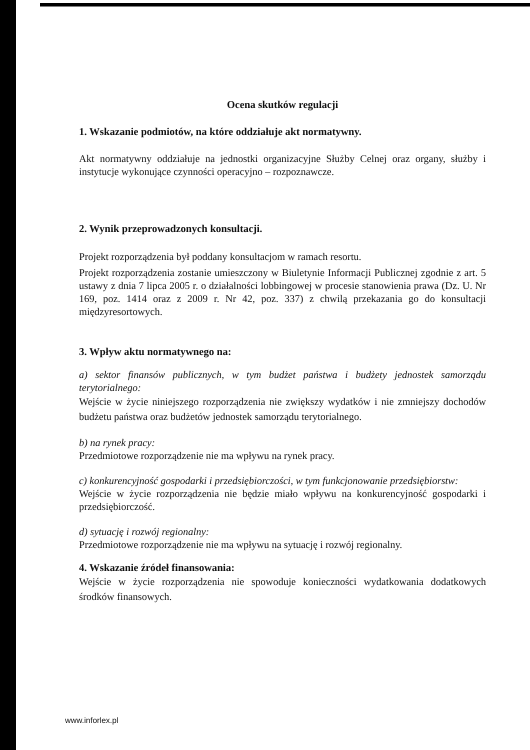Ocena skutków regulacji
1. Wskazanie podmiotów, na które oddziałuje akt normatywny.
Akt normatywny oddziałuje na jednostki organizacyjne Służby Celnej oraz organy, służby i instytucje wykonujące czynności operacyjno – rozpoznawcze.
2. Wynik przeprowadzonych konsultacji.
Projekt rozporządzenia był poddany konsultacjom w ramach resortu.
Projekt rozporządzenia zostanie umieszczony w Biuletynie Informacji Publicznej zgodnie z art. 5 ustawy z dnia 7 lipca 2005 r. o działalności lobbingowej w procesie stanowienia prawa (Dz. U. Nr 169, poz. 1414 oraz z 2009 r. Nr 42, poz. 337) z chwilą przekazania go do konsultacji międzyresortowych.
3. Wpływ aktu normatywnego na:
a) sektor finansów publicznych, w tym budżet państwa i budżety jednostek samorządu terytorialnego:
Wejście w życie niniejszego rozporządzenia nie zwiększy wydatków i nie zmniejszy dochodów budżetu państwa oraz budżetów jednostek samorządu terytorialnego.
b) na rynek pracy:
Przedmiotowe rozporządzenie nie ma wpływu na rynek pracy.
c) konkurencyjność gospodarki i przedsiębiorczości, w tym funkcjonowanie przedsiębiorstw:
Wejście w życie rozporządzenia nie będzie miało wpływu na konkurencyjność gospodarki i przedsiębiorczość.
d) sytuację i rozwój regionalny:
Przedmiotowe rozporządzenie nie ma wpływu na sytuację i rozwój regionalny.
4. Wskazanie źródeł finansowania:
Wejście w życie rozporządzenia nie spowoduje konieczności wydatkowania dodatkowych środków finansowych.
www.inforlex.pl